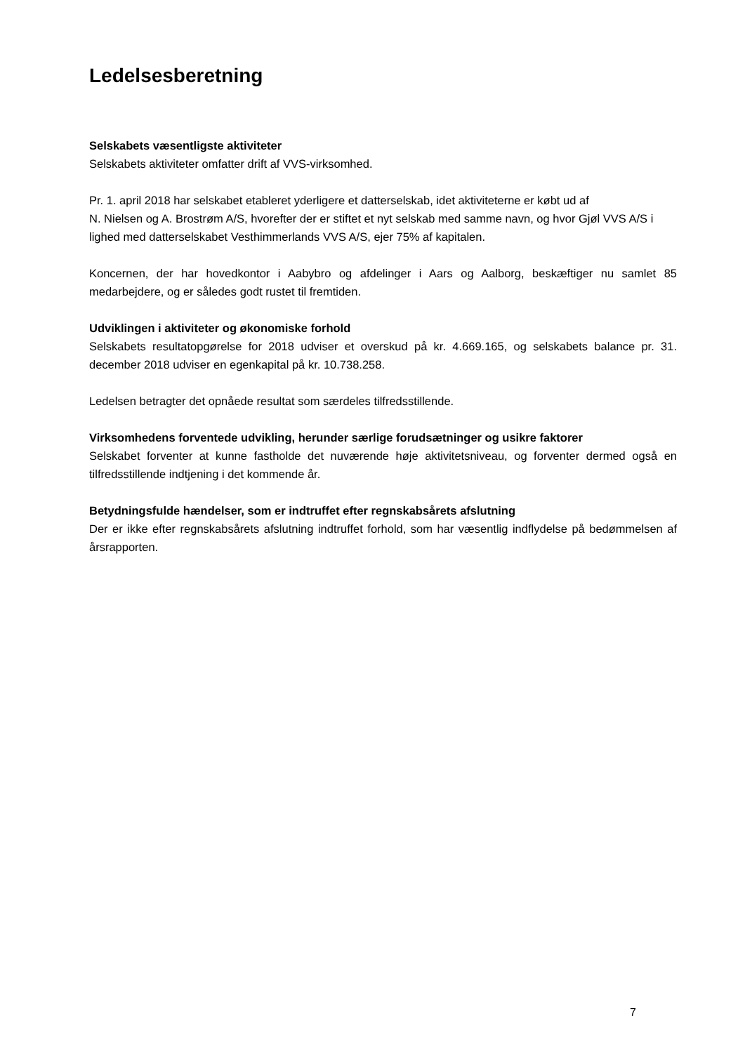Ledelsesberetning
Selskabets væsentligste aktiviteter
Selskabets aktiviteter omfatter drift af VVS-virksomhed.
Pr. 1. april 2018 har selskabet etableret yderligere et datterselskab, idet aktiviteterne er købt ud af
N. Nielsen og A. Brostrøm A/S, hvorefter der er stiftet et nyt selskab med samme navn, og hvor Gjøl VVS A/S i lighed med datterselskabet Vesthimmerlands VVS A/S, ejer 75% af kapitalen.
Koncernen, der har hovedkontor i Aabybro og afdelinger i Aars og Aalborg, beskæftiger nu samlet 85 medarbejdere, og er således godt rustet til fremtiden.
Udviklingen i aktiviteter og økonomiske forhold
Selskabets resultatopgørelse for 2018 udviser et overskud på kr. 4.669.165, og selskabets balance pr. 31. december 2018 udviser en egenkapital på kr. 10.738.258.
Ledelsen betragter det opnåede resultat som særdeles tilfredsstillende.
Virksomhedens forventede udvikling, herunder særlige forudsætninger og usikre faktorer
Selskabet forventer at kunne fastholde det nuværende høje aktivitetsniveau, og forventer dermed også en tilfredsstillende indtjening i det kommende år.
Betydningsfulde hændelser, som er indtruffet efter regnskabsårets afslutning
Der er ikke efter regnskabsårets afslutning indtruffet forhold, som har væsentlig indflydelse på bedømmelsen af årsrapporten.
7